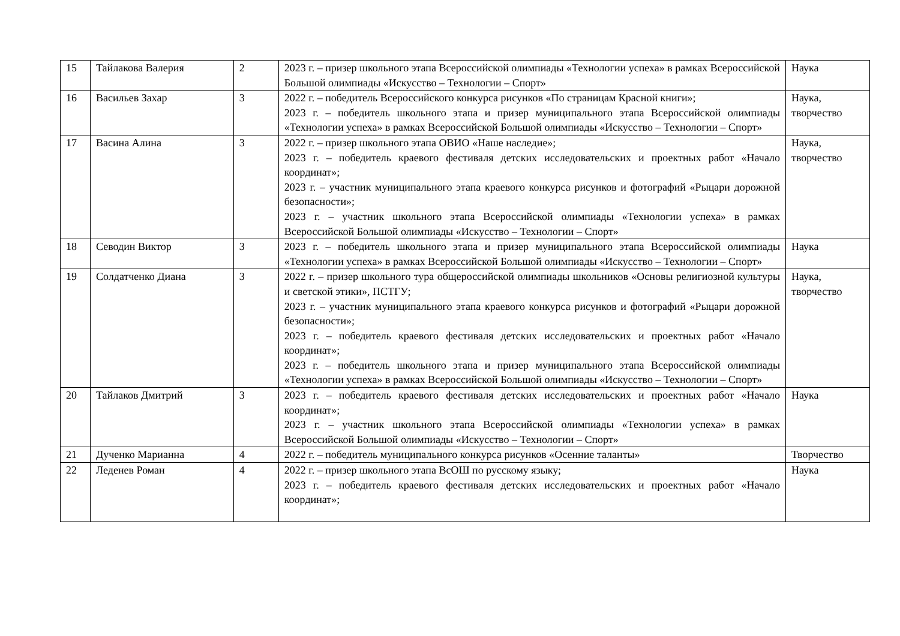| 15 | Тайлакова Валерия | 2 | 2023 г. – призер школьного этапа Всероссийской олимпиады «Технологии успеха» в рамках Всероссийской Большой олимпиады «Искусство – Технологии – Спорт» | Наука |
| 16 | Васильев Захар | 3 | 2022 г. – победитель Всероссийского конкурса рисунков «По страницам Красной книги»; 2023 г. – победитель школьного этапа и призер муниципального этапа Всероссийской олимпиады «Технологии успеха» в рамках Всероссийской Большой олимпиады «Искусство – Технологии – Спорт» | Наука, творчество |
| 17 | Васина Алина | 3 | 2022 г. – призер школьного этапа ОВИО «Наше наследие»; 2023 г. – победитель краевого фестиваля детских исследовательских и проектных работ «Начало координат»; 2023 г. – участник муниципального этапа краевого конкурса рисунков и фотографий «Рыцари дорожной безопасности»; 2023 г. – участник школьного этапа Всероссийской олимпиады «Технологии успеха» в рамках Всероссийской Большой олимпиады «Искусство – Технологии – Спорт» | Наука, творчество |
| 18 | Севодин Виктор | 3 | 2023 г. – победитель школьного этапа и призер муниципального этапа Всероссийской олимпиады «Технологии успеха» в рамках Всероссийской Большой олимпиады «Искусство – Технологии – Спорт» | Наука |
| 19 | Солдатченко Диана | 3 | 2022 г. – призер школьного тура общероссийской олимпиады школьников «Основы религиозной культуры и светской этики», ПСТГУ; 2023 г. – участник муниципального этапа краевого конкурса рисунков и фотографий «Рыцари дорожной безопасности»; 2023 г. – победитель краевого фестиваля детских исследовательских и проектных работ «Начало координат»; 2023 г. – победитель школьного этапа и призер муниципального этапа Всероссийской олимпиады «Технологии успеха» в рамках Всероссийской Большой олимпиады «Искусство – Технологии – Спорт» | Наука, творчество |
| 20 | Тайлаков Дмитрий | 3 | 2023 г. – победитель краевого фестиваля детских исследовательских и проектных работ «Начало координат»; 2023 г. – участник школьного этапа Всероссийской олимпиады «Технологии успеха» в рамках Всероссийской Большой олимпиады «Искусство – Технологии – Спорт» | Наука |
| 21 | Дученко Марианна | 4 | 2022 г. – победитель муниципального конкурса рисунков «Осенние таланты» | Творчество |
| 22 | Леденев Роман | 4 | 2022 г. – призер школьного этапа ВсОШ по русскому языку; 2023 г. – победитель краевого фестиваля детских исследовательских и проектных работ «Начало координат»; | Наука |